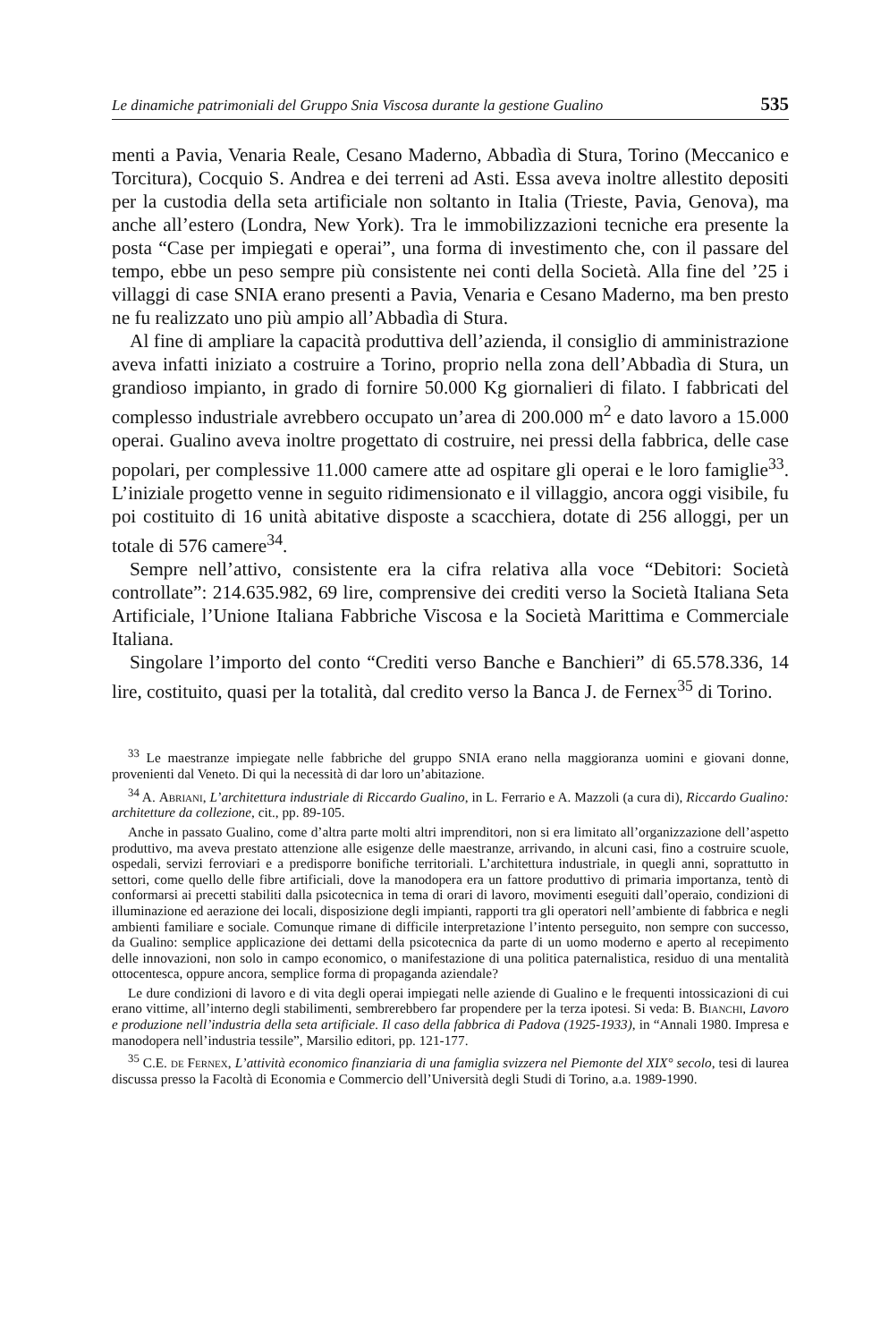Le dinamiche patrimoniali del Gruppo Snia Viscosa durante la gestione Gualino 535
menti a Pavia, Venaria Reale, Cesano Maderno, Abbadìa di Stura, Torino (Meccanico e Torcitura), Cocquio S. Andrea e dei terreni ad Asti. Essa aveva inoltre allestito depositi per la custodia della seta artificiale non soltanto in Italia (Trieste, Pavia, Genova), ma anche all’estero (Londra, New York). Tra le immobilizzazioni tecniche era presente la posta “Case per impiegati e operai”, una forma di investimento che, con il passare del tempo, ebbe un peso sempre più consistente nei conti della Società. Alla fine del ’25 i villaggi di case SNIA erano presenti a Pavia, Venaria e Cesano Maderno, ma ben presto ne fu realizzato uno più ampio all’Abbadìa di Stura.
Al fine di ampliare la capacità produttiva dell’azienda, il consiglio di amministrazione aveva infatti iniziato a costruire a Torino, proprio nella zona dell’Abbadìa di Stura, un grandioso impianto, in grado di fornire 50.000 Kg giornalieri di filato. I fabbricati del complesso industriale avrebbero occupato un’area di 200.000 m<sup>2</sup> e dato lavoro a 15.000 operai. Gualino aveva inoltre progettato di costruire, nei pressi della fabbrica, delle case popolari, per complessive 11.000 camere atte ad ospitare gli operai e le loro famiglie<sup>33</sup>. L’iniziale progetto venne in seguito ridimensionato e il villaggio, ancora oggi visibile, fu poi costituito di 16 unità abitative disposte a scacchiera, dotate di 256 alloggi, per un totale di 576 camere<sup>34</sup>.
Sempre nell’attivo, consistente era la cifra relativa alla voce “Debitori: Società controllate”: 214.635.982, 69 lire, comprensive dei crediti verso la Società Italiana Seta Artificiale, l’Unione Italiana Fabbriche Viscosa e la Società Marittima e Commerciale Italiana.
Singolare l’importo del conto “Crediti verso Banche e Banchieri” di 65.578.336, 14 lire, costituito, quasi per la totalità, dal credito verso la Banca J. de Fernex<sup>35</sup> di Torino.
<sup>33</sup> Le maestranze impiegate nelle fabbriche del gruppo SNIA erano nella maggioranza uomini e giovani donne, provenienti dal Veneto. Di qui la necessità di dar loro un’abitazione.
<sup>34</sup> A. Abriani, L’architettura industriale di Riccardo Gualino, in L. Ferrario e A. Mazzoli (a cura di), Riccardo Gualino: architetture da collezione, cit., pp. 89-105.
Anche in passato Gualino, come d’altra parte molti altri imprenditori, non si era limitato all’organizzazione dell’aspetto produttivo, ma aveva prestato attenzione alle esigenze delle maestranze, arrivando, in alcuni casi, fino a costruire scuole, ospedali, servizi ferroviari e a predisporre bonifiche territoriali. L’architettura industriale, in quegli anni, soprattutto in settori, come quello delle fibre artificiali, dove la manodopera era un fattore produttivo di primaria importanza, tentò di conformarsi ai precetti stabiliti dalla psicotecnica in tema di orari di lavoro, movimenti eseguiti dall’operaio, condizioni di illuminazione ed aerazione dei locali, disposizione degli impianti, rapporti tra gli operatori nell’ambiente di fabbrica e negli ambienti familiare e sociale. Comunque rimane di difficile interpretazione l’intento perseguito, non sempre con successo, da Gualino: semplice applicazione dei dettami della psicotecnica da parte di un uomo moderno e aperto al recepimento delle innovazioni, non solo in campo economico, o manifestazione di una politica paternalistica, residuo di una mentalità ottocentesca, oppure ancora, semplice forma di propaganda aziendale?
Le dure condizioni di lavoro e di vita degli operai impiegati nelle aziende di Gualino e le frequenti intossicazioni di cui erano vittime, all’interno degli stabilimenti, sembrerebbero far propendere per la terza ipotesi. Si veda: B. Bianchi, Lavoro e produzione nell’industria della seta artificiale. Il caso della fabbrica di Padova (1925-1933), in “Annali 1980. Impresa e manodopera nell’industria tessile”, Marsilio editori, pp. 121-177.
<sup>35</sup> C.E. de Fernex, L’attività economico finanziaria di una famiglia svizzera nel Piemonte del XIX° secolo, tesi di laurea discussa presso la Facoltà di Economia e Commercio dell’Università degli Studi di Torino, a.a. 1989-1990.